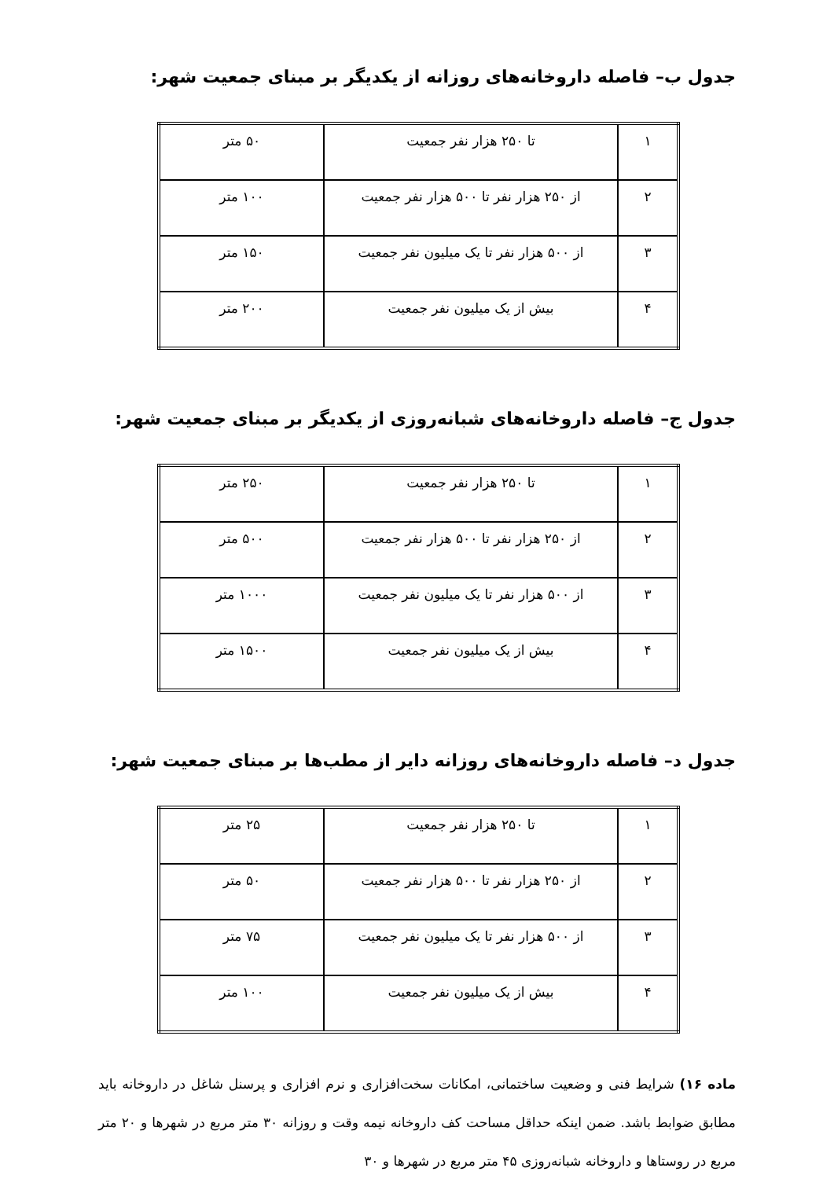جدول ب– فاصله داروخانه‌های روزانه از یکدیگر بر مبنای جمعیت شهر:
| ۱ | تا ۲۵۰ هزار نفر جمعیت | ۵۰ متر |
| ۲ | از ۲۵۰ هزار نفر تا ۵۰۰ هزار نفر جمعیت | ۱۰۰ متر |
| ۳ | از ۵۰۰ هزار نفر تا یک میلیون نفر جمعیت | ۱۵۰ متر |
| ۴ | بیش از یک میلیون نفر جمعیت | ۲۰۰ متر |
جدول ج– فاصله داروخانه‌های شبانه‌روزی از یکدیگر بر مبنای جمعیت شهر:
| ۱ | تا ۲۵۰ هزار نفر جمعیت | ۲۵۰ متر |
| ۲ | از ۲۵۰ هزار نفر تا ۵۰۰ هزار نفر جمعیت | ۵۰۰ متر |
| ۳ | از ۵۰۰ هزار نفر تا یک میلیون نفر جمعیت | ۱۰۰۰ متر |
| ۴ | بیش از یک میلیون نفر جمعیت | ۱۵۰۰ متر |
جدول د– فاصله داروخانه‌های روزانه دایر از مطب‌ها بر مبنای جمعیت شهر:
| ۱ | تا ۲۵۰ هزار نفر جمعیت | ۲۵ متر |
| ۲ | از ۲۵۰ هزار نفر تا ۵۰۰ هزار نفر جمعیت | ۵۰ متر |
| ۳ | از ۵۰۰ هزار نفر تا یک میلیون نفر جمعیت | ۷۵ متر |
| ۴ | بیش از یک میلیون نفر جمعیت | ۱۰۰ متر |
ماده ۱۶) شرایط فنی و وضعیت ساختمانی، امکانات سخت‌افزاری و نرم افزاری و پرسنل شاغل در داروخانه باید مطابق ضوابط باشد. ضمن اینکه حداقل مساحت کف داروخانه نیمه وقت و روزانه ۳۰ متر مربع در شهرها و ۲۰ متر مربع در روستاها و داروخانه شبانه‌روزی ۴۵ متر مربع در شهرها و ۳۰